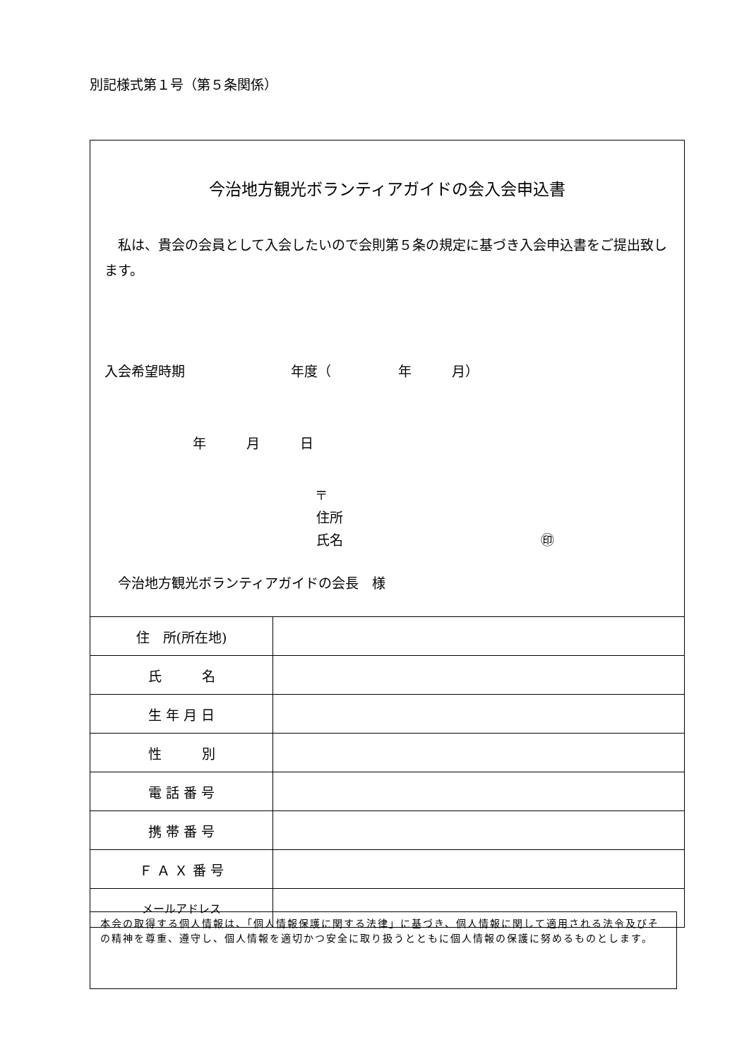別記様式第１号（第５条関係）
今治地方観光ボランティアガイドの会入会申込書
　私は、貴会の会員として入会したいので会則第５条の規定に基づき入会申込書をご提出致します。
入会希望時期 年度（　　　　　年　　　月）
年　　　月　　　日
〒
住所
氏名 ㊞
　今治地方観光ボランティアガイドの会長　様
| 住 所(所在地) | |
| 氏 名 | |
| 生 年 月 日 | |
| 性 別 | |
| 電 話 番 号 | |
| 携 帯 番 号 | |
| Ｆ Ａ Ｘ 番 号 | |
| メールアドレス | |
本会の取得する個人情報は、「個人情報保護に関する法律」に基づき、個人情報に関して適用される法令及びその精神を尊重、遵守し、個人情報を適切かつ安全に取り扱うとともに個人情報の保護に努めるものとします。